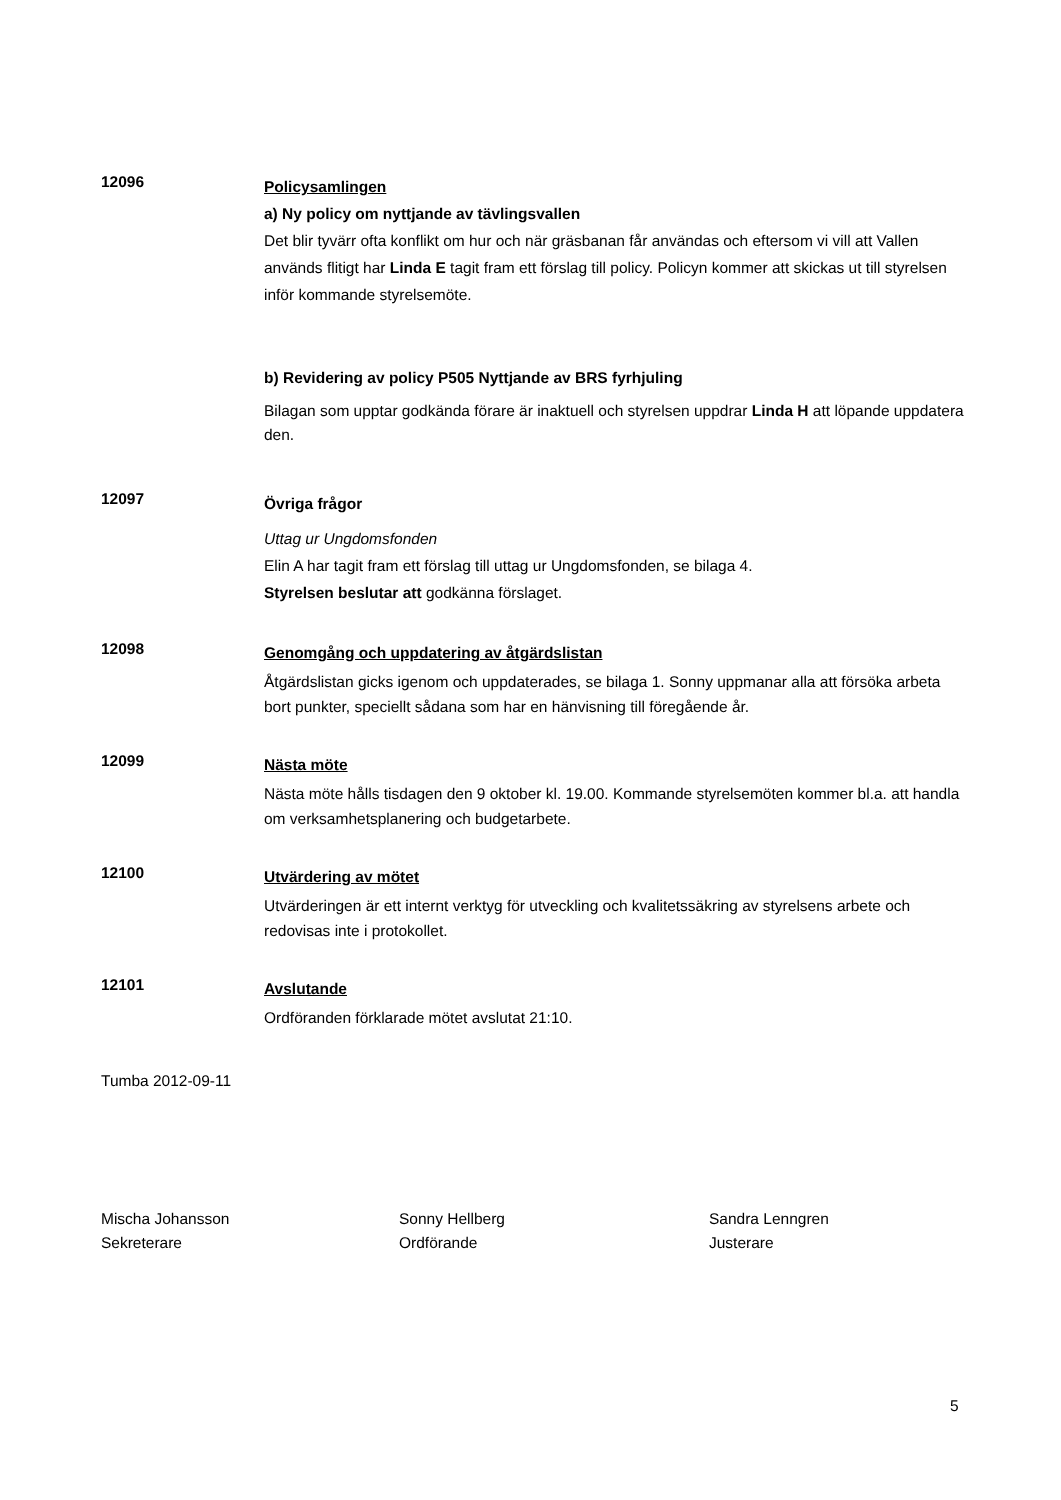12096
Policysamlingen
a) Ny policy om nyttjande av tävlingsvallen
Det blir tyvärr ofta konflikt om hur och när gräsbanan får användas och eftersom vi vill att Vallen används flitigt har Linda E tagit fram ett förslag till policy. Policyn kommer att skickas ut till styrelsen inför kommande styrelsemöte.
b) Revidering av policy P505 Nyttjande av BRS fyrhjuling
Bilagan som upptar godkända förare är inaktuell och styrelsen uppdrar Linda H att löpande uppdatera den.
12097
Övriga frågor
Uttag ur Ungdomsfonden
Elin A har tagit fram ett förslag till uttag ur Ungdomsfonden, se bilaga 4.
Styrelsen beslutar att godkänna förslaget.
12098
Genomgång och uppdatering av åtgärdslistan
Åtgärdslistan gicks igenom och uppdaterades, se bilaga 1. Sonny uppmanar alla att försöka arbeta bort punkter, speciellt sådana som har en hänvisning till föregående år.
12099
Nästa möte
Nästa möte hålls tisdagen den 9 oktober kl. 19.00. Kommande styrelsemöten kommer bl.a. att handla om verksamhetsplanering och budgetarbete.
12100
Utvärdering av mötet
Utvärderingen är ett internt verktyg för utveckling och kvalitetssäkring av styrelsens arbete och redovisas inte i protokollet.
12101
Avslutande
Ordföranden förklarade mötet avslutat 21:10.
Tumba 2012-09-11
Mischa Johansson
Sekreterare
Sonny Hellberg
Ordförande
Sandra Lenngren
Justerare
5